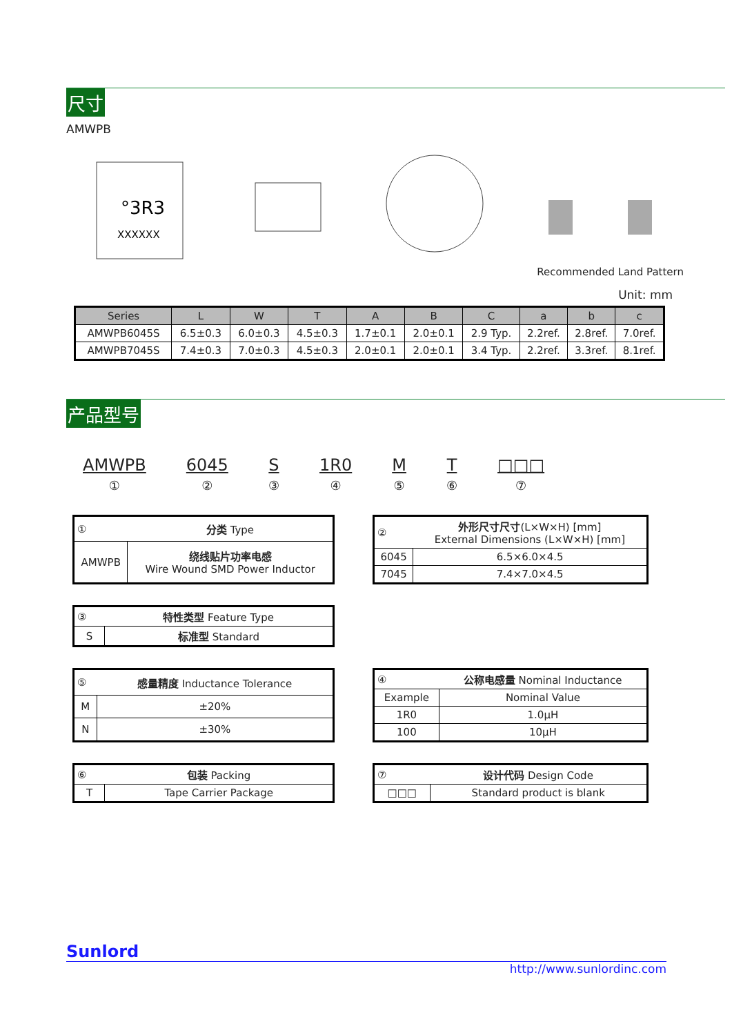尺寸
AMWPB
°3R3
XXXXXX
Recommended Land Pattern
Unit: mm
| Series | L | W | T | A | B | C | a | b | c |
| --- | --- | --- | --- | --- | --- | --- | --- | --- | --- |
| AMWPB6045S | 6.5±0.3 | 6.0±0.3 | 4.5±0.3 | 1.7±0.1 | 2.0±0.1 | 2.9 Typ. | 2.2ref. | 2.8ref. | 7.0ref. |
| AMWPB7045S | 7.4±0.3 | 7.0±0.3 | 4.5±0.3 | 2.0±0.1 | 2.0±0.1 | 3.4 Typ. | 2.2ref. | 3.3ref. | 8.1ref. |
产品型号
AMWPB
①
6045
②
S
③
1R0
④
M
⑤
T
⑥
□□□
⑦
| ① | 分类 Type |
| AMWPB | 绕线贴片功率电感 Wire Wound SMD Power Inductor |
| ② | 外形尺寸尺寸 (L×W×H) [mm] External Dimensions (L×W×H) [mm] |
| 6045 | 6.5×6.0×4.5 |
| 7045 | 7.4×7.0×4.5 |
| ③ | 特性类型 Feature Type |
| S | 标准型 Standard |
| ⑤ | 感量精度 Inductance Tolerance |
| M | ±20% |
| N | ±30% |
| ④ | 公称电感量 Nominal Inductance |
| Example | Nominal Value |
| 1R0 | 1.0μH |
| 100 | 10μH |
| ⑥ | 包装 Packing |
| T | Tape Carrier Package |
| ⑦ | 设计代码 Design Code |
| □□□ | Standard product is blank |
Sunlord
http://www.sunlordinc.com